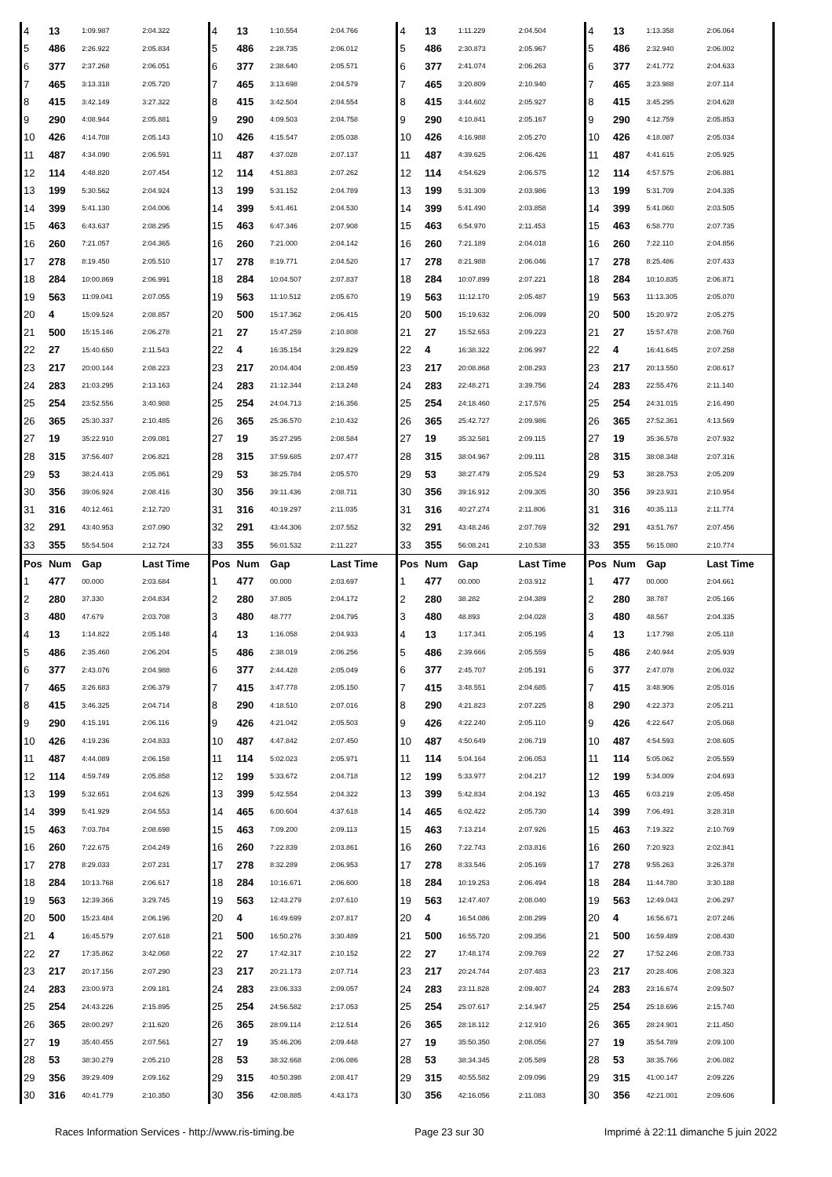| 4 | 13 | 1:09.987 | 2:04.322 | 4 | 13 | 1:10.554 | 2:04.766 | 4 | 13 | 1:11.229 | 2:04.504 | 4 | 13 | 1:13.358 | 2:06.064 |
| 5 | 486 | 2:26.922 | 2:05.834 | 5 | 486 | 2:28.735 | 2:06.012 | 5 | 486 | 2:30.873 | 2:05.967 | 5 | 486 | 2:32.940 | 2:06.002 |
| 6 | 377 | 2:37.268 | 2:06.051 | 6 | 377 | 2:38.640 | 2:05.571 | 6 | 377 | 2:41.074 | 2:06.263 | 6 | 377 | 2:41.772 | 2:04.633 |
| 7 | 465 | 3:13.318 | 2:05.720 | 7 | 465 | 3:13.698 | 2:04.579 | 7 | 465 | 3:20.809 | 2:10.940 | 7 | 465 | 3:23.988 | 2:07.114 |
| 8 | 415 | 3:42.149 | 3:27.322 | 8 | 415 | 3:42.504 | 2:04.554 | 8 | 415 | 3:44.602 | 2:05.927 | 8 | 415 | 3:45.295 | 2:04.628 |
| 9 | 290 | 4:08.944 | 2:05.881 | 9 | 290 | 4:09.503 | 2:04.758 | 9 | 290 | 4:10.841 | 2:05.167 | 9 | 290 | 4:12.759 | 2:05.853 |
| 10 | 426 | 4:14.708 | 2:05.143 | 10 | 426 | 4:15.547 | 2:05.038 | 10 | 426 | 4:16.988 | 2:05.270 | 10 | 426 | 4:18.087 | 2:05.034 |
| 11 | 487 | 4:34.090 | 2:06.591 | 11 | 487 | 4:37.028 | 2:07.137 | 11 | 487 | 4:39.625 | 2:06.426 | 11 | 487 | 4:41.615 | 2:05.925 |
| 12 | 114 | 4:48.820 | 2:07.454 | 12 | 114 | 4:51.883 | 2:07.262 | 12 | 114 | 4:54.629 | 2:06.575 | 12 | 114 | 4:57.575 | 2:06.881 |
| 13 | 199 | 5:30.562 | 2:04.924 | 13 | 199 | 5:31.152 | 2:04.789 | 13 | 199 | 5:31.309 | 2:03.986 | 13 | 199 | 5:31.709 | 2:04.335 |
| 14 | 399 | 5:41.130 | 2:04.006 | 14 | 399 | 5:41.461 | 2:04.530 | 14 | 399 | 5:41.490 | 2:03.858 | 14 | 399 | 5:41.060 | 2:03.505 |
| 15 | 463 | 6:43.637 | 2:08.295 | 15 | 463 | 6:47.346 | 2:07.908 | 15 | 463 | 6:54.970 | 2:11.453 | 15 | 463 | 6:58.770 | 2:07.735 |
| 16 | 260 | 7:21.057 | 2:04.365 | 16 | 260 | 7:21.000 | 2:04.142 | 16 | 260 | 7:21.189 | 2:04.018 | 16 | 260 | 7:22.110 | 2:04.856 |
| 17 | 278 | 8:19.450 | 2:05.510 | 17 | 278 | 8:19.771 | 2:04.520 | 17 | 278 | 8:21.988 | 2:06.046 | 17 | 278 | 8:25.486 | 2:07.433 |
| 18 | 284 | 10:00.869 | 2:06.991 | 18 | 284 | 10:04.507 | 2:07.837 | 18 | 284 | 10:07.899 | 2:07.221 | 18 | 284 | 10:10.835 | 2:06.871 |
| 19 | 563 | 11:09.041 | 2:07.055 | 19 | 563 | 11:10.512 | 2:05.670 | 19 | 563 | 11:12.170 | 2:05.487 | 19 | 563 | 11:13.305 | 2:05.070 |
| 20 | 4 | 15:09.524 | 2:08.857 | 20 | 500 | 15:17.362 | 2:06.415 | 20 | 500 | 15:19.632 | 2:06.099 | 20 | 500 | 15:20.972 | 2:05.275 |
| 21 | 500 | 15:15.146 | 2:06.278 | 21 | 27 | 15:47.259 | 2:10.808 | 21 | 27 | 15:52.653 | 2:09.223 | 21 | 27 | 15:57.478 | 2:08.760 |
| 22 | 27 | 15:40.650 | 2:11.543 | 22 | 4 | 16:35.154 | 3:29.829 | 22 | 4 | 16:38.322 | 2:06.997 | 22 | 4 | 16:41.645 | 2:07.258 |
| 23 | 217 | 20:00.144 | 2:08.223 | 23 | 217 | 20:04.404 | 2:08.459 | 23 | 217 | 20:08.868 | 2:08.293 | 23 | 217 | 20:13.550 | 2:08.617 |
| 24 | 283 | 21:03.295 | 2:13.163 | 24 | 283 | 21:12.344 | 2:13.248 | 24 | 283 | 22:48.271 | 3:39.756 | 24 | 283 | 22:55.476 | 2:11.140 |
| 25 | 254 | 23:52.556 | 3:40.988 | 25 | 254 | 24:04.713 | 2:16.356 | 25 | 254 | 24:18.460 | 2:17.576 | 25 | 254 | 24:31.015 | 2:16.490 |
| 26 | 365 | 25:30.337 | 2:10.485 | 26 | 365 | 25:36.570 | 2:10.432 | 26 | 365 | 25:42.727 | 2:09.986 | 26 | 365 | 27:52.361 | 4:13.569 |
| 27 | 19 | 35:22.910 | 2:09.081 | 27 | 19 | 35:27.295 | 2:08.584 | 27 | 19 | 35:32.581 | 2:09.115 | 27 | 19 | 35:36.578 | 2:07.932 |
| 28 | 315 | 37:56.407 | 2:06.821 | 28 | 315 | 37:59.685 | 2:07.477 | 28 | 315 | 38:04.967 | 2:09.111 | 28 | 315 | 38:08.348 | 2:07.316 |
| 29 | 53 | 38:24.413 | 2:05.861 | 29 | 53 | 38:25.784 | 2:05.570 | 29 | 53 | 38:27.479 | 2:05.524 | 29 | 53 | 38:28.753 | 2:05.209 |
| 30 | 356 | 39:06.924 | 2:08.416 | 30 | 356 | 39:11.436 | 2:08.711 | 30 | 356 | 39:16.912 | 2:09.305 | 30 | 356 | 39:23.931 | 2:10.954 |
| 31 | 316 | 40:12.461 | 2:12.720 | 31 | 316 | 40:19.297 | 2:11.035 | 31 | 316 | 40:27.274 | 2:11.806 | 31 | 316 | 40:35.113 | 2:11.774 |
| 32 | 291 | 43:40.953 | 2:07.090 | 32 | 291 | 43:44.306 | 2:07.552 | 32 | 291 | 43:48.246 | 2:07.769 | 32 | 291 | 43:51.767 | 2:07.456 |
| 33 | 355 | 55:54.504 | 2:12.724 | 33 | 355 | 56:01.532 | 2:11.227 | 33 | 355 | 56:08.241 | 2:10.538 | 33 | 355 | 56:15.080 | 2:10.774 |
| Pos | Num | Gap | Last Time | Pos | Num | Gap | Last Time | Pos | Num | Gap | Last Time | Pos | Num | Gap | Last Time |
| 1 | 477 | 00.000 | 2:03.684 | 1 | 477 | 00.000 | 2:03.697 | 1 | 477 | 00.000 | 2:03.912 | 1 | 477 | 00.000 | 2:04.661 |
| 2 | 280 | 37.330 | 2:04.834 | 2 | 280 | 37.805 | 2:04.172 | 2 | 280 | 38.282 | 2:04.389 | 2 | 280 | 38.787 | 2:05.166 |
| 3 | 480 | 47.679 | 2:03.708 | 3 | 480 | 48.777 | 2:04.795 | 3 | 480 | 48.893 | 2:04.028 | 3 | 480 | 48.567 | 2:04.335 |
| 4 | 13 | 1:14.822 | 2:05.148 | 4 | 13 | 1:16.058 | 2:04.933 | 4 | 13 | 1:17.341 | 2:05.195 | 4 | 13 | 1:17.798 | 2:05.118 |
| 5 | 486 | 2:35.460 | 2:06.204 | 5 | 486 | 2:38.019 | 2:06.256 | 5 | 486 | 2:39.666 | 2:05.559 | 5 | 486 | 2:40.944 | 2:05.939 |
| 6 | 377 | 2:43.076 | 2:04.988 | 6 | 377 | 2:44.428 | 2:05.049 | 6 | 377 | 2:45.707 | 2:05.191 | 6 | 377 | 2:47.078 | 2:06.032 |
| 7 | 465 | 3:26.683 | 2:06.379 | 7 | 415 | 3:47.778 | 2:05.150 | 7 | 415 | 3:48.551 | 2:04.685 | 7 | 415 | 3:48.906 | 2:05.016 |
| 8 | 415 | 3:46.325 | 2:04.714 | 8 | 290 | 4:18.510 | 2:07.016 | 8 | 290 | 4:21.823 | 2:07.225 | 8 | 290 | 4:22.373 | 2:05.211 |
| 9 | 290 | 4:15.191 | 2:06.116 | 9 | 426 | 4:21.042 | 2:05.503 | 9 | 426 | 4:22.240 | 2:05.110 | 9 | 426 | 4:22.647 | 2:05.068 |
| 10 | 426 | 4:19.236 | 2:04.833 | 10 | 487 | 4:47.842 | 2:07.450 | 10 | 487 | 4:50.649 | 2:06.719 | 10 | 487 | 4:54.593 | 2:08.605 |
| 11 | 487 | 4:44.089 | 2:06.158 | 11 | 114 | 5:02.023 | 2:05.971 | 11 | 114 | 5:04.164 | 2:06.053 | 11 | 114 | 5:05.062 | 2:05.559 |
| 12 | 114 | 4:59.749 | 2:05.858 | 12 | 199 | 5:33.672 | 2:04.718 | 12 | 199 | 5:33.977 | 2:04.217 | 12 | 199 | 5:34.009 | 2:04.693 |
| 13 | 199 | 5:32.651 | 2:04.626 | 13 | 399 | 5:42.554 | 2:04.322 | 13 | 399 | 5:42.834 | 2:04.192 | 13 | 465 | 6:03.219 | 2:05.458 |
| 14 | 399 | 5:41.929 | 2:04.553 | 14 | 465 | 6:00.604 | 4:37.618 | 14 | 465 | 6:02.422 | 2:05.730 | 14 | 399 | 7:06.491 | 3:28.318 |
| 15 | 463 | 7:03.784 | 2:08.698 | 15 | 463 | 7:09.200 | 2:09.113 | 15 | 463 | 7:13.214 | 2:07.926 | 15 | 463 | 7:19.322 | 2:10.769 |
| 16 | 260 | 7:22.675 | 2:04.249 | 16 | 260 | 7:22.839 | 2:03.861 | 16 | 260 | 7:22.743 | 2:03.816 | 16 | 260 | 7:20.923 | 2:02.841 |
| 17 | 278 | 8:29.033 | 2:07.231 | 17 | 278 | 8:32.289 | 2:06.953 | 17 | 278 | 8:33.546 | 2:05.169 | 17 | 278 | 9:55.263 | 3:26.378 |
| 18 | 284 | 10:13.768 | 2:06.617 | 18 | 284 | 10:16.671 | 2:06.600 | 18 | 284 | 10:19.253 | 2:06.494 | 18 | 284 | 11:44.780 | 3:30.188 |
| 19 | 563 | 12:39.366 | 3:29.745 | 19 | 563 | 12:43.279 | 2:07.610 | 19 | 563 | 12:47.407 | 2:08.040 | 19 | 563 | 12:49.043 | 2:06.297 |
| 20 | 500 | 15:23.484 | 2:06.196 | 20 | 4 | 16:49.699 | 2:07.817 | 20 | 4 | 16:54.086 | 2:08.299 | 20 | 4 | 16:56.671 | 2:07.246 |
| 21 | 4 | 16:45.579 | 2:07.618 | 21 | 500 | 16:50.276 | 3:30.489 | 21 | 500 | 16:55.720 | 2:09.356 | 21 | 500 | 16:59.489 | 2:08.430 |
| 22 | 27 | 17:35.862 | 3:42.068 | 22 | 27 | 17:42.317 | 2:10.152 | 22 | 27 | 17:48.174 | 2:09.769 | 22 | 27 | 17:52.246 | 2:08.733 |
| 23 | 217 | 20:17.156 | 2:07.290 | 23 | 217 | 20:21.173 | 2:07.714 | 23 | 217 | 20:24.744 | 2:07.483 | 23 | 217 | 20:28.406 | 2:08.323 |
| 24 | 283 | 23:00.973 | 2:09.181 | 24 | 283 | 23:06.333 | 2:09.057 | 24 | 283 | 23:11.828 | 2:09.407 | 24 | 283 | 23:16.674 | 2:09.507 |
| 25 | 254 | 24:43.226 | 2:15.895 | 25 | 254 | 24:56.582 | 2:17.053 | 25 | 254 | 25:07.617 | 2:14.947 | 25 | 254 | 25:18.696 | 2:15.740 |
| 26 | 365 | 28:00.297 | 2:11.620 | 26 | 365 | 28:09.114 | 2:12.514 | 26 | 365 | 28:18.112 | 2:12.910 | 26 | 365 | 28:24.901 | 2:11.450 |
| 27 | 19 | 35:40.455 | 2:07.561 | 27 | 19 | 35:46.206 | 2:09.448 | 27 | 19 | 35:50.350 | 2:08.056 | 27 | 19 | 35:54.789 | 2:09.100 |
| 28 | 53 | 38:30.279 | 2:05.210 | 28 | 53 | 38:32.668 | 2:06.086 | 28 | 53 | 38:34.345 | 2:05.589 | 28 | 53 | 38:35.766 | 2:06.082 |
| 29 | 356 | 39:29.409 | 2:09.162 | 29 | 315 | 40:50.398 | 2:08.417 | 29 | 315 | 40:55.582 | 2:09.096 | 29 | 315 | 41:00.147 | 2:09.226 |
| 30 | 316 | 40:41.779 | 2:10.350 | 30 | 356 | 42:08.885 | 4:43.173 | 30 | 356 | 42:16.056 | 2:11.083 | 30 | 356 | 42:21.001 | 2:09.606 |
Races Information Services - http://www.ris-timing.be Page 23 sur 30 Imprimé à 22:11 dimanche 5 juin 2022